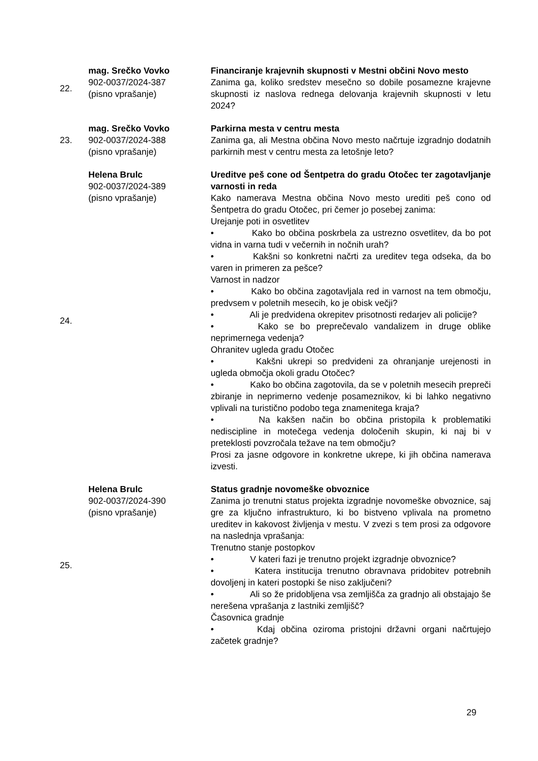| 22. | mag. Srečko Vovko 902-0037/2024-387 (pisno vprašanje) | Financiranje krajevnih skupnosti v Mestni občini Novo mesto Zanima ga, koliko sredstev mesečno so dobile posamezne krajevne skupnosti iz naslova rednega delovanja krajevnih skupnosti v letu 2024? |
| 23. | mag. Srečko Vovko 902-0037/2024-388 (pisno vprašanje) | Parkirna mesta v centru mesta Zanima ga, ali Mestna občina Novo mesto načrtuje izgradnjo dodatnih parkirnih mest v centru mesta za letošnje leto? |
| 24. | Helena Brulc 902-0037/2024-389 (pisno vprašanje) | Ureditve peš cone od Šentpetra do gradu Otočec ter zagotavljanje varnosti in reda Kako namerava Mestna občina Novo mesto urediti peš cono od Šentpetra do gradu Otočec, pri čemer jo posebej zanima: Urejanje poti in osvetlitev • Kako bo občina poskrbela za ustrezno osvetlitev, da bo pot vidna in varna tudi v večernih in nočnih urah? • Kakšni so konkretni načrti za ureditev tega odseka, da bo varen in primeren za pešce? Varnost in nadzor • Kako bo občina zagotavljala red in varnost na tem območju, predvsem v poletnih mesecih, ko je obisk večji? • Ali je predvidena okrepitev prisotnosti redarjev ali policije? • Kako se bo preprečevalo vandalizem in druge oblike neprimernega vedenja? Ohranitev ugleda gradu Otočec • Kakšni ukrepi so predvideni za ohranjanje urejenosti in ugleda območja okoli gradu Otočec? • Kako bo občina zagotovila, da se v poletnih mesecih prepreči zbiranje in neprimerno vedenje posameznikov, ki bi lahko negativno vplivali na turistično podobo tega znamenitega kraja? • Na kakšen način bo občina pristopila k problematiki nediscipline in motečega vedenja določenih skupin, ki naj bi v preteklosti povzročala težave na tem območju? Prosi za jasne odgovore in konkretne ukrepe, ki jih občina namerava izvesti. |
| 25. | Helena Brulc 902-0037/2024-390 (pisno vprašanje) | Status gradnje novomeške obvoznice Zanima jo trenutni status projekta izgradnje novomeške obvoznice, saj gre za ključno infrastrukturo, ki bo bistveno vplivala na prometno ureditev in kakovost življenja v mestu. V zvezi s tem prosi za odgovore na naslednja vprašanja: Trenutno stanje postopkov • V kateri fazi je trenutno projekt izgradnje obvoznice? • Katera institucija trenutno obravnava pridobitev potrebnih dovoljenj in kateri postopki še niso zaključeni? • Ali so že pridobljena vsa zemljišča za gradnjo ali obstajajo še nerešena vprašanja z lastniki zemljišč? Časovnica gradnje • Kdaj občina oziroma pristojni državni organi načrtujejo začetek gradnje? |
29